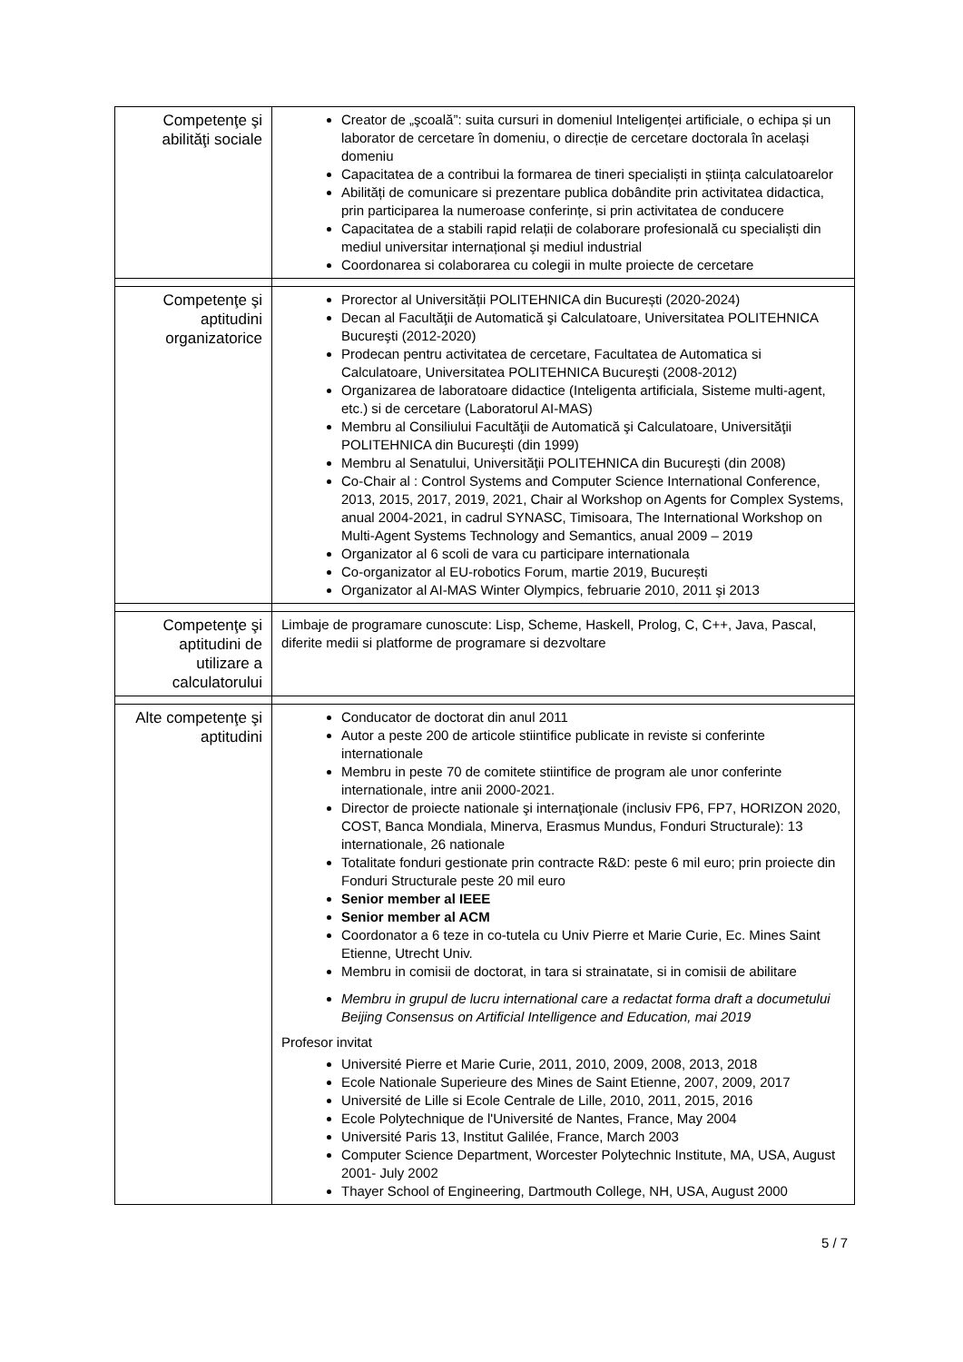| Competenţe şi abilităţi sociale | Creator de „şcoală”: suita cursuri in domeniul Inteligenței artificiale, o echipa și un laborator de cercetare în domeniu, o direcție de cercetare doctorala în același domeniu Capacitatea de a contribui la formarea de tineri specialiști in știința calculatoarelor Abilități de comunicare si prezentare publica dobândite prin activitatea didactica, prin participarea la numeroase conferințe, si prin activitatea de conducere Capacitatea de a stabili rapid relații de colaborare profesională cu specialiști din mediul universitar internațional şi mediul industrial Coordonarea si colaborarea cu colegii in multe proiecte de cercetare |
| Competenţe şi aptitudini organizatorice | Prorector al Universității POLITEHNICA din București (2020-2024) Decan al Facultăţii de Automatică şi Calculatoare, Universitatea POLITEHNICA Bucureşti (2012-2020) Prodecan pentru activitatea de cercetare, Facultatea de Automatica si Calculatoare, Universitatea POLITEHNICA Bucureşti (2008-2012) Organizarea de laboratoare didactice (Inteligenta artificiala, Sisteme multi-agent, etc.) si de cercetare (Laboratorul AI-MAS) Membru al Consiliului Facultăţii de Automatică şi Calculatoare, Universităţii POLITEHNICA din Bucureşti (din 1999) Membru al Senatului, Universităţii POLITEHNICA din Bucureşti (din 2008) Co-Chair al : Control Systems and Computer Science International Conference, 2013, 2015, 2017, 2019, 2021, Chair al Workshop on Agents for Complex Systems, anual 2004-2021, in cadrul SYNASC, Timisoara, The International Workshop on Multi-Agent Systems Technology and Semantics, anual 2009 – 2019 Organizator al 6 scoli de vara cu participare internationala Co-organizator al EU-robotics Forum, martie 2019, București Organizator al AI-MAS Winter Olympics, februarie 2010, 2011 şi 2013 |
| Competenţe şi aptitudini de utilizare a calculatorului | Limbaje de programare cunoscute: Lisp, Scheme, Haskell, Prolog, C, C++, Java, Pascal, diferite medii si platforme de programare si dezvoltare |
| Alte competenţe şi aptitudini | Conducator de doctorat din anul 2011 Autor a peste 200 de articole stiintifice publicate in reviste si conferinte internationale Membru in peste 70 de comitete stiintifice de program ale unor conferinte internationale, intre anii 2000-2021. Director de proiecte nationale şi internaţionale (inclusiv FP6, FP7, HORIZON 2020, COST, Banca Mondiala, Minerva, Erasmus Mundus, Fonduri Structurale): 13 internationale, 26 nationale Totalitate fonduri gestionate prin contracte R&D: peste 6 mil euro; prin proiecte din Fonduri Structurale peste 20 mil euro Senior member al IEEE Senior member al ACM Coordonator a 6 teze in co-tutela cu Univ Pierre et Marie Curie, Ec. Mines Saint Etienne, Utrecht Univ. Membru in comisii de doctorat, in tara si strainatate, si in comisii de abilitare Membru in grupul de lucru international care a redactat forma draft a documetului Beijing Consensus on Artificial Intelligence and Education, mai 2019 Profesor invitat Université Pierre et Marie Curie, 2011, 2010, 2009, 2008, 2013, 2018 Ecole Nationale Superieure des Mines de Saint Etienne, 2007, 2009, 2017 Université de Lille si Ecole Centrale de Lille, 2010, 2011, 2015, 2016 Ecole Polytechnique de l'Université de Nantes, France, May 2004 Université Paris 13, Institut Galilée, France, March 2003 Computer Science Department, Worcester Polytechnic Institute, MA, USA, August 2001- July 2002 Thayer School of Engineering, Dartmouth College, NH, USA, August 2000 |
5 / 7